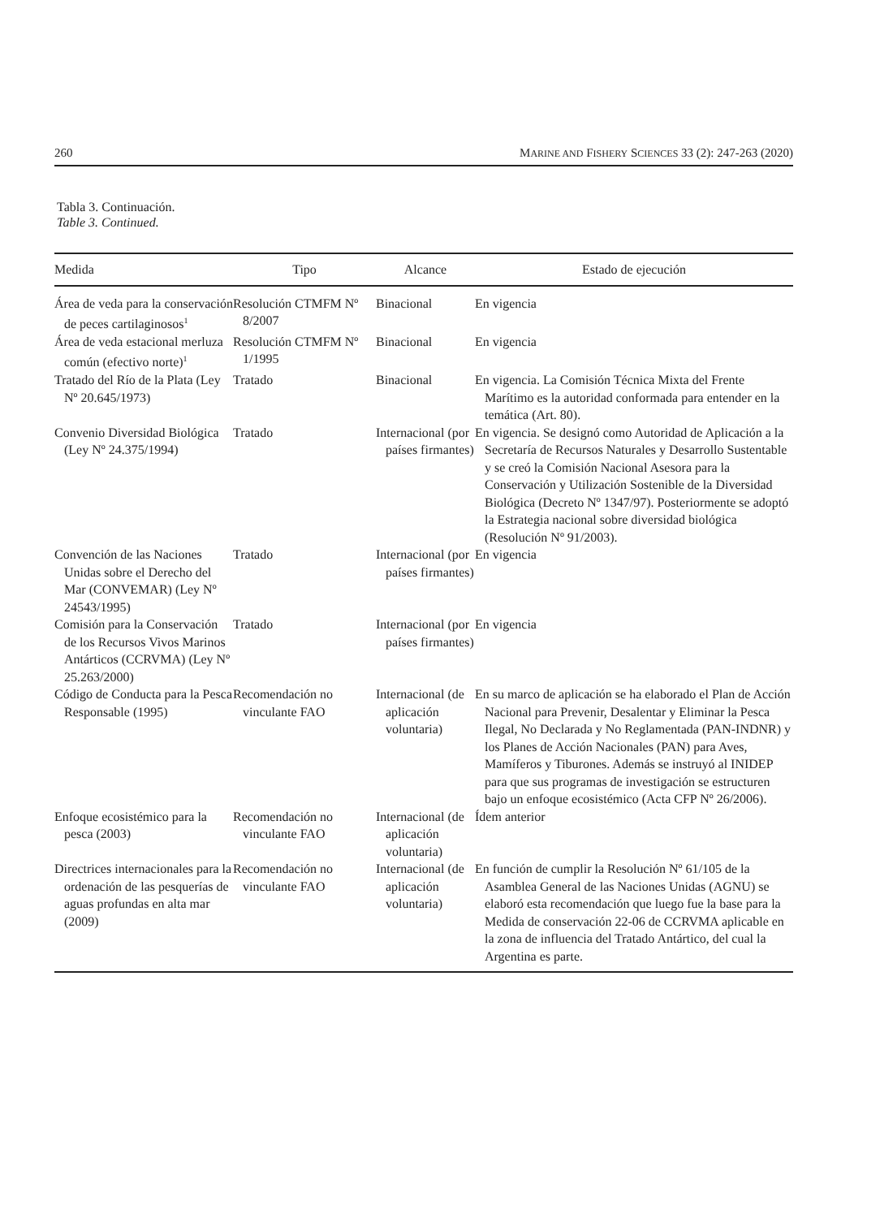260 MARINE AND FISHERY SCIENCES 33 (2): 247-263 (2020)
Tabla 3. Continuación.
Table 3. Continued.
| Medida | Tipo | Alcance | Estado de ejecución |
| --- | --- | --- | --- |
| Área de veda para la conservación de peces cartilaginosos<sup>1</sup> | Resolución CTMFM Nº 8/2007 | Binacional | En vigencia |
| Área de veda estacional merluza común (efectivo norte)<sup>1</sup> | Resolución CTMFM Nº 1/1995 | Binacional | En vigencia |
| Tratado del Río de la Plata (Ley Nº 20.645/1973) | Tratado | Binacional | En vigencia. La Comisión Técnica Mixta del Frente Marítimo es la autoridad conformada para entender en la temática (Art. 80). |
| Convenio Diversidad Biológica (Ley Nº 24.375/1994) | Tratado | Internacional (por países firmantes) | En vigencia. Se designó como Autoridad de Aplicación a la Secretaría de Recursos Naturales y Desarrollo Sustentable y se creó la Comisión Nacional Asesora para la Conservación y Utilización Sostenible de la Diversidad Biológica (Decreto Nº 1347/97). Posteriormente se adoptó la Estrategia nacional sobre diversidad biológica (Resolución Nº 91/2003). |
| Convención de las Naciones Unidas sobre el Derecho del Mar (CONVEMAR) (Ley Nº 24543/1995) | Tratado | Internacional (por países firmantes) | En vigencia |
| Comisión para la Conservación de los Recursos Vivos Marinos Antárticos (CCRVMA) (Ley Nº 25.263/2000) | Tratado | Internacional (por países firmantes) | En vigencia |
| Código de Conducta para la Pesca Responsable (1995) | Recomendación no vinculante FAO | Internacional (de aplicación voluntaria) | En su marco de aplicación se ha elaborado el Plan de Acción Nacional para Prevenir, Desalentar y Eliminar la Pesca Ilegal, No Declarada y No Reglamentada (PAN-INDNR) y los Planes de Acción Nacionales (PAN) para Aves, Mamíferos y Tiburones. Además se instruyó al INIDEP para que sus programas de investigación se estructuren bajo un enfoque ecosistémico (Acta CFP Nº 26/2006). |
| Enfoque ecosistémico para la pesca (2003) | Recomendación no vinculante FAO | Internacional (de aplicación voluntaria) | Ídem anterior |
| Directrices internacionales para la ordenación de las pesquerías de aguas profundas en alta mar (2009) | Recomendación no vinculante FAO | Internacional (de aplicación voluntaria) | En función de cumplir la Resolución Nº 61/105 de la Asamblea General de las Naciones Unidas (AGNU) se elaboró esta recomendación que luego fue la base para la Medida de conservación 22-06 de CCRVMA aplicable en la zona de influencia del Tratado Antártico, del cual la Argentina es parte. |